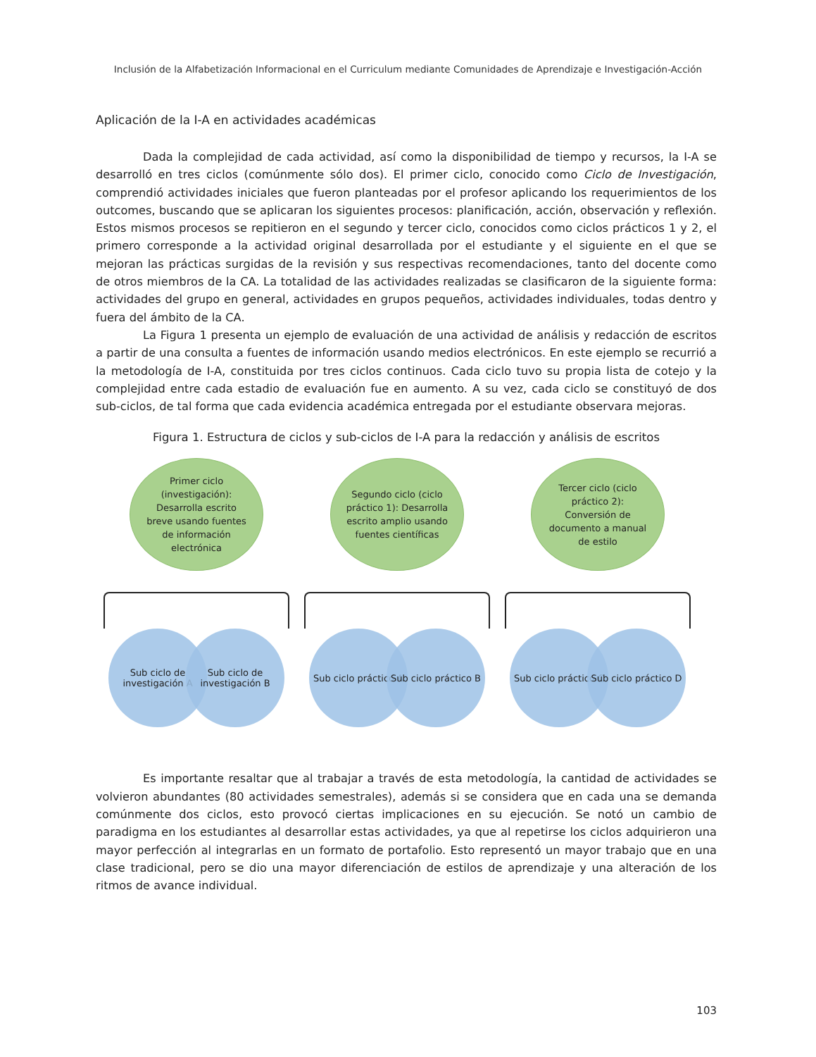Inclusión de la Alfabetización Informacional en el Curriculum mediante Comunidades de Aprendizaje e Investigación-Acción
Aplicación de la I-A en actividades académicas
Dada la complejidad de cada actividad, así como la disponibilidad de tiempo y recursos, la I-A se desarrolló en tres ciclos (comúnmente sólo dos). El primer ciclo, conocido como Ciclo de Investigación, comprendió actividades iniciales que fueron planteadas por el profesor aplicando los requerimientos de los outcomes, buscando que se aplicaran los siguientes procesos: planificación, acción, observación y reflexión. Estos mismos procesos se repitieron en el segundo y tercer ciclo, conocidos como ciclos prácticos 1 y 2, el primero corresponde a la actividad original desarrollada por el estudiante y el siguiente en el que se mejoran las prácticas surgidas de la revisión y sus respectivas recomendaciones, tanto del docente como de otros miembros de la CA. La totalidad de las actividades realizadas se clasificaron de la siguiente forma: actividades del grupo en general, actividades en grupos pequeños, actividades individuales, todas dentro y fuera del ámbito de la CA.
La Figura 1 presenta un ejemplo de evaluación de una actividad de análisis y redacción de escritos a partir de una consulta a fuentes de información usando medios electrónicos. En este ejemplo se recurrió a la metodología de I-A, constituida por tres ciclos continuos. Cada ciclo tuvo su propia lista de cotejo y la complejidad entre cada estadio de evaluación fue en aumento. A su vez, cada ciclo se constituyó de dos sub-ciclos, de tal forma que cada evidencia académica entregada por el estudiante observara mejoras.
Figura 1. Estructura de ciclos y sub-ciclos de I-A para la redacción y análisis de escritos
Primer ciclo (investigación): Desarrolla escrito breve usando fuentes de información electrónica
Sub ciclo de investigación A
Sub ciclo de investigación B
Segundo ciclo (ciclo práctico 1): Desarrolla escrito amplio usando fuentes científicas
Sub ciclo práctico A
Sub ciclo práctico B
Tercer ciclo (ciclo práctico 2): Conversión de documento a manual de estilo
Sub ciclo práctico C
Sub ciclo práctico D
Es importante resaltar que al trabajar a través de esta metodología, la cantidad de actividades se volvieron abundantes (80 actividades semestrales), además si se considera que en cada una se demanda comúnmente dos ciclos, esto provocó ciertas implicaciones en su ejecución. Se notó un cambio de paradigma en los estudiantes al desarrollar estas actividades, ya que al repetirse los ciclos adquirieron una mayor perfección al integrarlas en un formato de portafolio. Esto representó un mayor trabajo que en una clase tradicional, pero se dio una mayor diferenciación de estilos de aprendizaje y una alteración de los ritmos de avance individual.
103